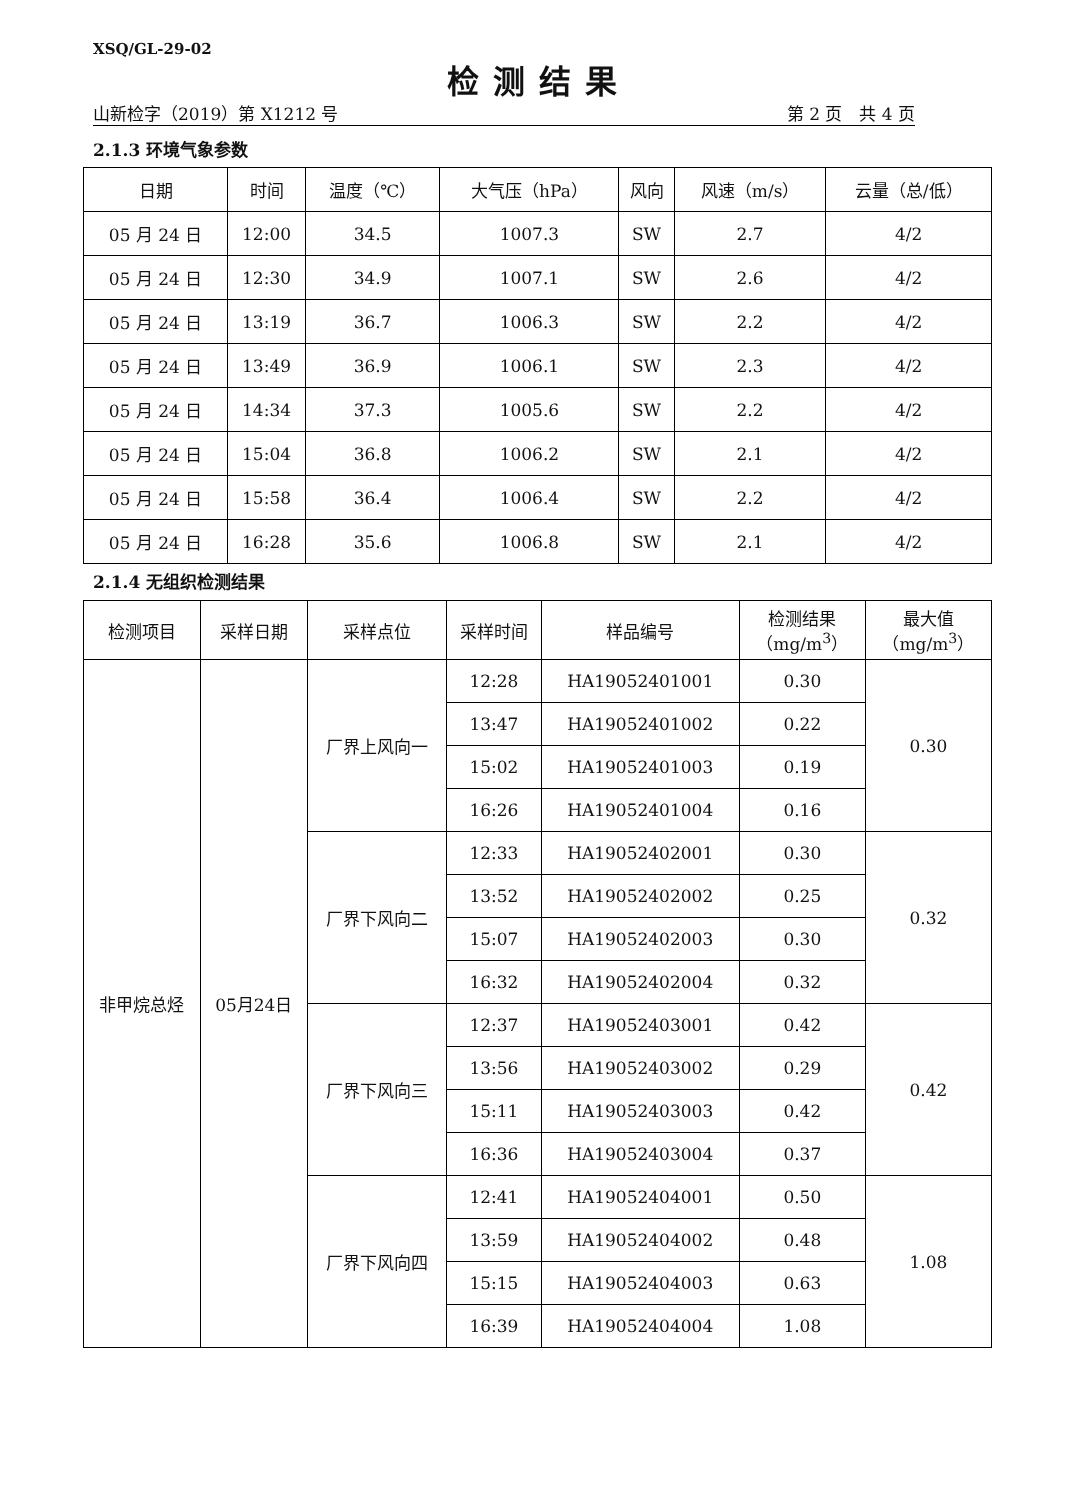XSQ/GL-29-02
检测结果
山新检字（2019）第 X1212 号 第 2 页　共 4 页
2.1.3 环境气象参数
| 日期 | 时间 | 温度（℃） | 大气压（hPa） | 风向 | 风速（m/s） | 云量（总/低） |
| --- | --- | --- | --- | --- | --- | --- |
| 05 月 24 日 | 12:00 | 34.5 | 1007.3 | SW | 2.7 | 4/2 |
| 05 月 24 日 | 12:30 | 34.9 | 1007.1 | SW | 2.6 | 4/2 |
| 05 月 24 日 | 13:19 | 36.7 | 1006.3 | SW | 2.2 | 4/2 |
| 05 月 24 日 | 13:49 | 36.9 | 1006.1 | SW | 2.3 | 4/2 |
| 05 月 24 日 | 14:34 | 37.3 | 1005.6 | SW | 2.2 | 4/2 |
| 05 月 24 日 | 15:04 | 36.8 | 1006.2 | SW | 2.1 | 4/2 |
| 05 月 24 日 | 15:58 | 36.4 | 1006.4 | SW | 2.2 | 4/2 |
| 05 月 24 日 | 16:28 | 35.6 | 1006.8 | SW | 2.1 | 4/2 |
2.1.4 无组织检测结果
| 检测项目 | 采样日期 | 采样点位 | 采样时间 | 样品编号 | 检测结果 （mg/m<sup>3</sup>） | 最大值 （mg/m<sup>3</sup>） |
| --- | --- | --- | --- | --- | --- | --- |
| 非甲烷总烃 | 05月24日 | 厂界上风向一 | 12:28 | HA19052401001 | 0.30 | 0.30 |
| | | | 13:47 | HA19052401002 | 0.22 | |
| | | | 15:02 | HA19052401003 | 0.19 | |
| | | | 16:26 | HA19052401004 | 0.16 | |
| | | 厂界下风向二 | 12:33 | HA19052402001 | 0.30 | 0.32 |
| | | | 13:52 | HA19052402002 | 0.25 | |
| | | | 15:07 | HA19052402003 | 0.30 | |
| | | | 16:32 | HA19052402004 | 0.32 | |
| | | 厂界下风向三 | 12:37 | HA19052403001 | 0.42 | 0.42 |
| | | | 13:56 | HA19052403002 | 0.29 | |
| | | | 15:11 | HA19052403003 | 0.42 | |
| | | | 16:36 | HA19052403004 | 0.37 | |
| | | 厂界下风向四 | 12:41 | HA19052404001 | 0.50 | 1.08 |
| | | | 13:59 | HA19052404002 | 0.48 | |
| | | | 15:15 | HA19052404003 | 0.63 | |
| | | | 16:39 | HA19052404004 | 1.08 | |